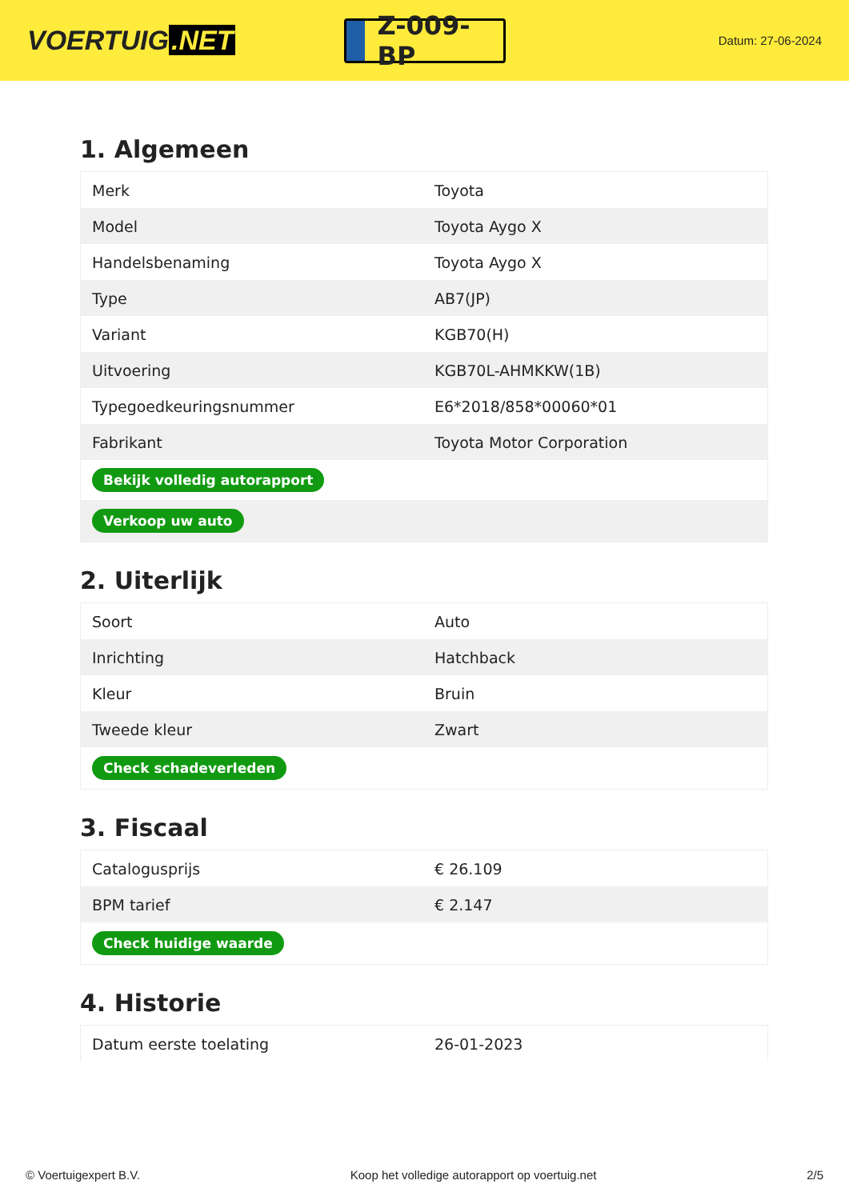VOERTUIG.NET
Z-009-BP
Datum: 27-06-2024
1. Algemeen
| Merk | Toyota |
| Model | Toyota Aygo X |
| Handelsbenaming | Toyota Aygo X |
| Type | AB7(JP) |
| Variant | KGB70(H) |
| Uitvoering | KGB70L-AHMKKW(1B) |
| Typegoedkeuringsnummer | E6*2018/858*00060*01 |
| Fabrikant | Toyota Motor Corporation |
| Bekijk volledig autorapport | |
| Verkoop uw auto | |
2. Uiterlijk
| Soort | Auto |
| Inrichting | Hatchback |
| Kleur | Bruin |
| Tweede kleur | Zwart |
| Check schadeverleden | |
3. Fiscaal
| Catalogusprijs | € 26.109 |
| BPM tarief | € 2.147 |
| Check huidige waarde | |
4. Historie
| Datum eerste toelating | 26-01-2023 |
© Voertuigexpert B.V. Koop het volledige autorapport op voertuig.net 2/5